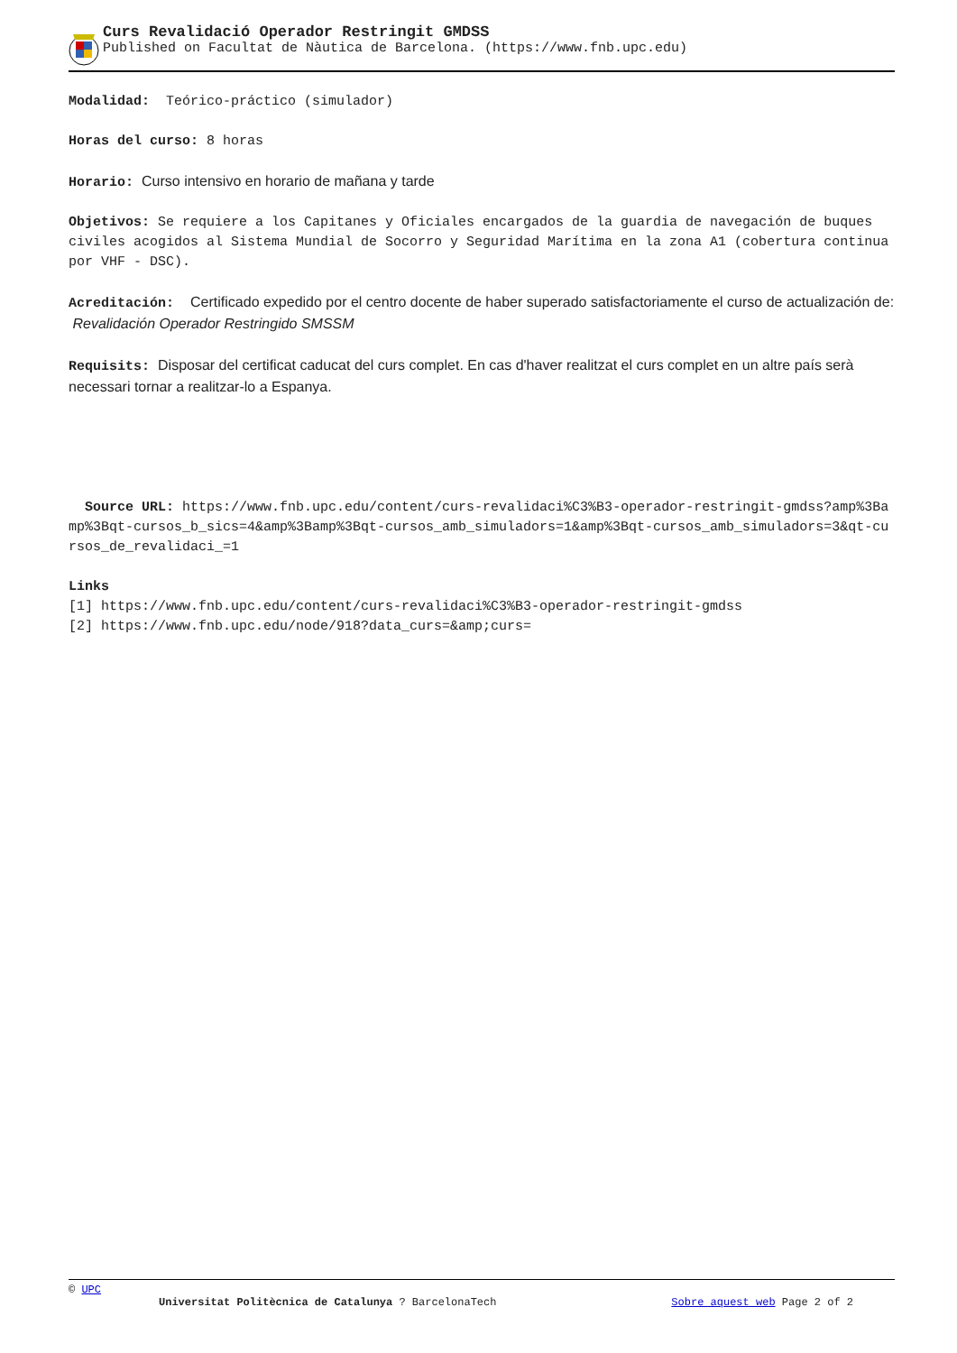Curs Revalidació Operador Restringit GMDSS
Published on Facultat de Nàutica de Barcelona. (https://www.fnb.upc.edu)
Modalidad: Teórico-práctico (simulador)
Horas del curso: 8 horas
Horario: Curso intensivo en horario de mañana y tarde
Objetivos: Se requiere a los Capitanes y Oficiales encargados de la guardia de navegación de buques civiles acogidos al Sistema Mundial de Socorro y Seguridad Marítima en la zona A1 (cobertura continua por VHF - DSC).
Acreditación: Certificado expedido por el centro docente de haber superado satisfactoriamente el curso de actualización de: Revalidación Operador Restringido SMSSM
Requisits: Disposar del certificat caducat del curs complet. En cas d'haver realitzat el curs complet en un altre país serà necessari tornar a realitzar-lo a Espanya.
Source URL: https://www.fnb.upc.edu/content/curs-revalidaci%C3%B3-operador-restringit-gmdss?amp%3Bamp%3Bqt-cursos_b_sics=4&amp%3Bamp%3Bqt-cursos_amb_simuladors=1&amp%3Bqt-cursos_amb_simuladors=3&qt-cursos_de_revalidaci_=1
Links
[1] https://www.fnb.upc.edu/content/curs-revalidaci%C3%B3-operador-restringit-gmdss
[2] https://www.fnb.upc.edu/node/918?data_curs=&amp;curs=
© UPC
Universitat Politècnica de Catalunya ? BarcelonaTech Sobre aquest web Page 2 of 2